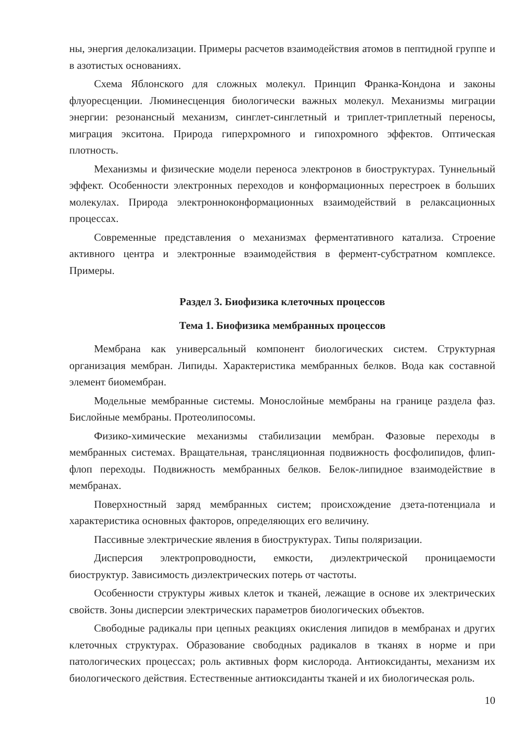ны, энергия делокализации. Примеры расчетов взаимодействия атомов в пептидной группе и в азотистых основаниях.
Схема Яблонского для сложных молекул. Принцип Франка-Кондона и законы флуоресценции. Люминесценция биологически важных молекул. Механизмы миграции энергии: резонансный механизм, синглет-синглетный и триплет-триплетный переносы, миграция экситона. Природа гиперхромного и гипохромного эффектов. Оптическая плотность.
Механизмы и физические модели переноса электронов в биоструктурах. Туннельный эффект. Особенности электронных переходов и конформационных перестроек в больших молекулах. Природа электронноконформационных взаимодействий в релаксационных процессах.
Современные представления о механизмах ферментативного катализа. Строение активного центра и электронные вэаимодействия в фермент-субстратном комплексе. Примеры.
Раздел 3. Биофизика клеточных процессов
Тема 1. Биофизика мембранных процессов
Мембрана как универсальный компонент биологических систем. Структурная организация мембран. Липиды. Характеристика мембранных белков. Вода как составной элемент биомембран.
Модельные мембранные системы. Монослойные мембраны на границе раздела фаз. Бислойные мембраны. Протеолипосомы.
Физико-химические механизмы стабилизации мембран. Фазовые переходы в мембранных системах. Вращательная, трансляционная подвижность фосфолипидов, флип-флоп переходы. Подвижность мембранных белков. Белок-липидное взаимодействие в мембранах.
Поверхностный заряд мембранных систем; происхождение дзета-потенциала и характеристика основных факторов, определяющих его величину.
Пассивные электрические явления в биоструктурах. Типы поляризации.
Дисперсия электропроводности, емкости, диэлектрической проницаемости биоструктур. Зависимость диэлектрических потерь от частоты.
Особенности структуры живых клеток и тканей, лежащие в основе их электрических свойств. Зоны дисперсии электрических параметров биологических объектов.
Свободные радикалы при цепных реакциях окисления липидов в мембранах и других клеточных структурах. Образование свободных радикалов в тканях в норме и при патологических процессах; роль активных форм кислорода. Антиоксиданты, механизм их биологического действия. Естественные антиоксиданты тканей и их биологическая роль.
10